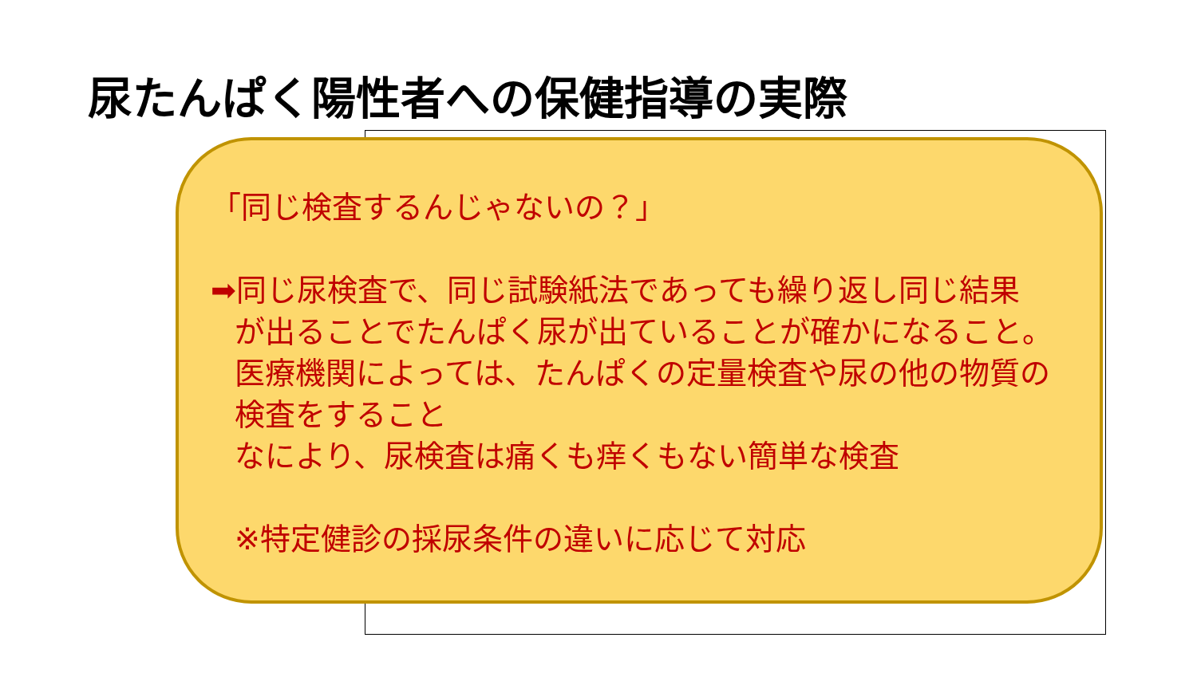尿たんぱく陽性者への保健指導の実際
「同じ検査するんじゃないの？」
➡同じ尿検査で、同じ試験紙法であっても繰り返し同じ結果
が出ることでたんぱく尿が出ていることが確かになること。
医療機関によっては、たんぱくの定量検査や尿の他の物質の
検査をすること
なにより、尿検査は痛くも痒くもない簡単な検査
※特定健診の採尿条件の違いに応じて対応